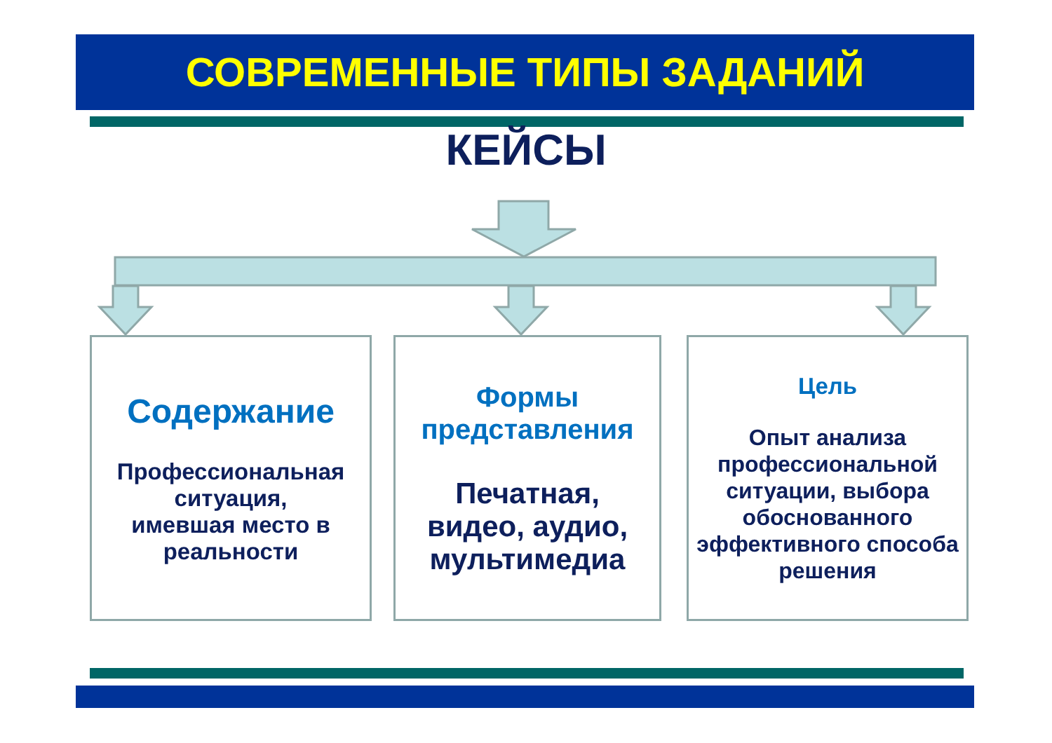СОВРЕМЕННЫЕ ТИПЫ ЗАДАНИЙ
КЕЙСЫ
Содержание
Профессиональная ситуация,
имевшая место в реальности
Формы представления
Печатная,
видео, аудио,
мультимедиа
Цель
Опыт анализа профессиональной ситуации, выбора обоснованного эффективного способа решения